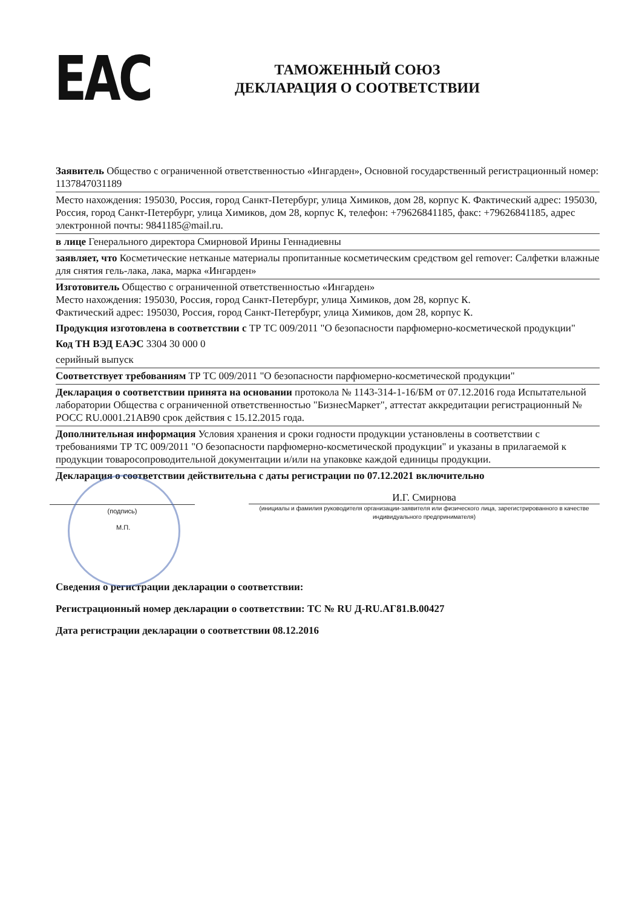EAC
ТАМОЖЕННЫЙ СОЮЗ
ДЕКЛАРАЦИЯ О СООТВЕТСТВИИ
Заявитель Общество с ограниченной ответственностью «Ингарден», Основной государственный регистрационный номер: 1137847031189
Место нахождения: 195030, Россия, город Санкт-Петербург, улица Химиков, дом 28, корпус К. Фактический адрес: 195030, Россия, город Санкт-Петербург, улица Химиков, дом 28, корпус К, телефон: +79626841185, факс: +79626841185, адрес электронной почты: 9841185@mail.ru.
в лице Генерального директора Смирновой Ирины Геннадиевны
заявляет, что Косметические нетканые материалы пропитанные косметическим средством gel remover: Салфетки влажные для снятия гель-лака, лака, марка «Ингарден»
Изготовитель Общество с ограниченной ответственностью «Ингарден»
Место нахождения: 195030, Россия, город Санкт-Петербург, улица Химиков, дом 28, корпус К.
Фактический адрес: 195030, Россия, город Санкт-Петербург, улица Химиков, дом 28, корпус К.
Продукция изготовлена в соответствии с ТР ТС 009/2011 "О безопасности парфюмерно-косметической продукции"
Код ТН ВЭД ЕАЭС 3304 30 000 0
серийный выпуск
Соответствует требованиям ТР ТС 009/2011 "О безопасности парфюмерно-косметической продукции"
Декларация о соответствии принята на основании протокола № 1143-314-1-16/БМ от 07.12.2016 года Испытательной лаборатории Общества с ограниченной ответственностью "БизнесМаркет", аттестат аккредитации регистрационный № РОСС RU.0001.21АВ90 срок действия с 15.12.2015 года.
Дополнительная информация Условия хранения и сроки годности продукции установлены в соответствии с требованиями ТР ТС 009/2011 "О безопасности парфюмерно-косметической продукции" и указаны в прилагаемой к продукции товаросопроводительной документации и/или на упаковке каждой единицы продукции.
Декларация о соответствии действительна с даты регистрации по 07.12.2021 включительно
(подпись)
И.Г. Смирнова
(инициалы и фамилия руководителя организации-заявителя или физического лица, зарегистрированного в качестве индивидуального предпринимателя)
М.П.
Сведения о регистрации декларации о соответствии:
Регистрационный номер декларации о соответствии: ТС № RU Д-RU.АГ81.В.00427
Дата регистрации декларации о соответствии 08.12.2016